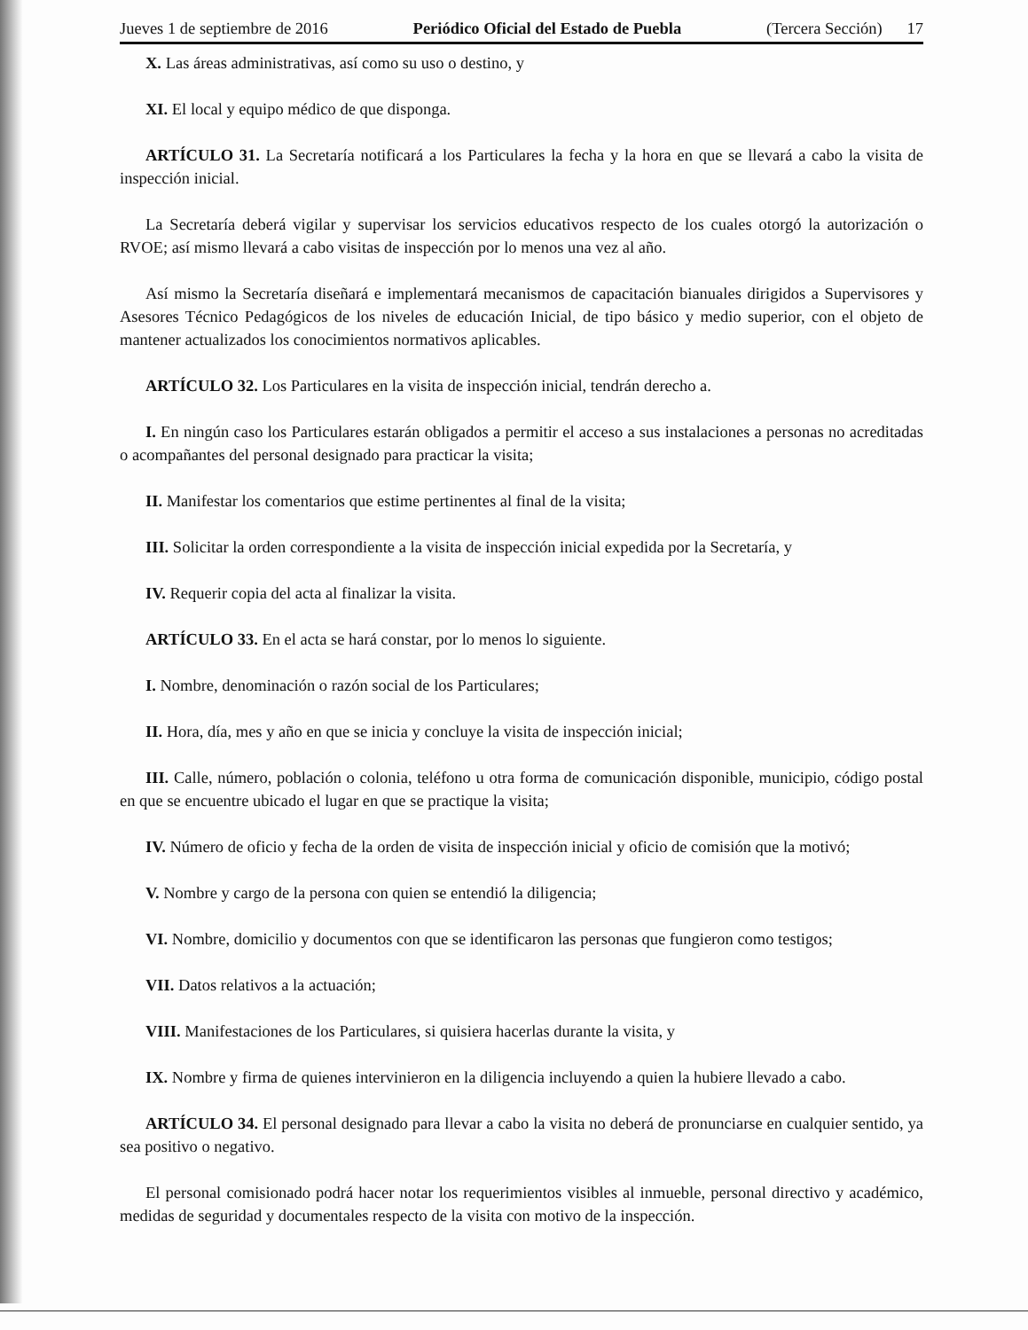Jueves 1 de septiembre de 2016 Periódico Oficial del Estado de Puebla (Tercera Sección) 17
X. Las áreas administrativas, así como su uso o destino, y
XI. El local y equipo médico de que disponga.
ARTÍCULO 31. La Secretaría notificará a los Particulares la fecha y la hora en que se llevará a cabo la visita de inspección inicial.
La Secretaría deberá vigilar y supervisar los servicios educativos respecto de los cuales otorgó la autorización o RVOE; así mismo llevará a cabo visitas de inspección por lo menos una vez al año.
Así mismo la Secretaría diseñará e implementará mecanismos de capacitación bianuales dirigidos a Supervisores y Asesores Técnico Pedagógicos de los niveles de educación Inicial, de tipo básico y medio superior, con el objeto de mantener actualizados los conocimientos normativos aplicables.
ARTÍCULO 32. Los Particulares en la visita de inspección inicial, tendrán derecho a.
I. En ningún caso los Particulares estarán obligados a permitir el acceso a sus instalaciones a personas no acreditadas o acompañantes del personal designado para practicar la visita;
II. Manifestar los comentarios que estime pertinentes al final de la visita;
III. Solicitar la orden correspondiente a la visita de inspección inicial expedida por la Secretaría, y
IV. Requerir copia del acta al finalizar la visita.
ARTÍCULO 33. En el acta se hará constar, por lo menos lo siguiente.
I. Nombre, denominación o razón social de los Particulares;
II. Hora, día, mes y año en que se inicia y concluye la visita de inspección inicial;
III. Calle, número, población o colonia, teléfono u otra forma de comunicación disponible, municipio, código postal en que se encuentre ubicado el lugar en que se practique la visita;
IV. Número de oficio y fecha de la orden de visita de inspección inicial y oficio de comisión que la motivó;
V. Nombre y cargo de la persona con quien se entendió la diligencia;
VI. Nombre, domicilio y documentos con que se identificaron las personas que fungieron como testigos;
VII. Datos relativos a la actuación;
VIII. Manifestaciones de los Particulares, si quisiera hacerlas durante la visita, y
IX. Nombre y firma de quienes intervinieron en la diligencia incluyendo a quien la hubiere llevado a cabo.
ARTÍCULO 34. El personal designado para llevar a cabo la visita no deberá de pronunciarse en cualquier sentido, ya sea positivo o negativo.
El personal comisionado podrá hacer notar los requerimientos visibles al inmueble, personal directivo y académico, medidas de seguridad y documentales respecto de la visita con motivo de la inspección.